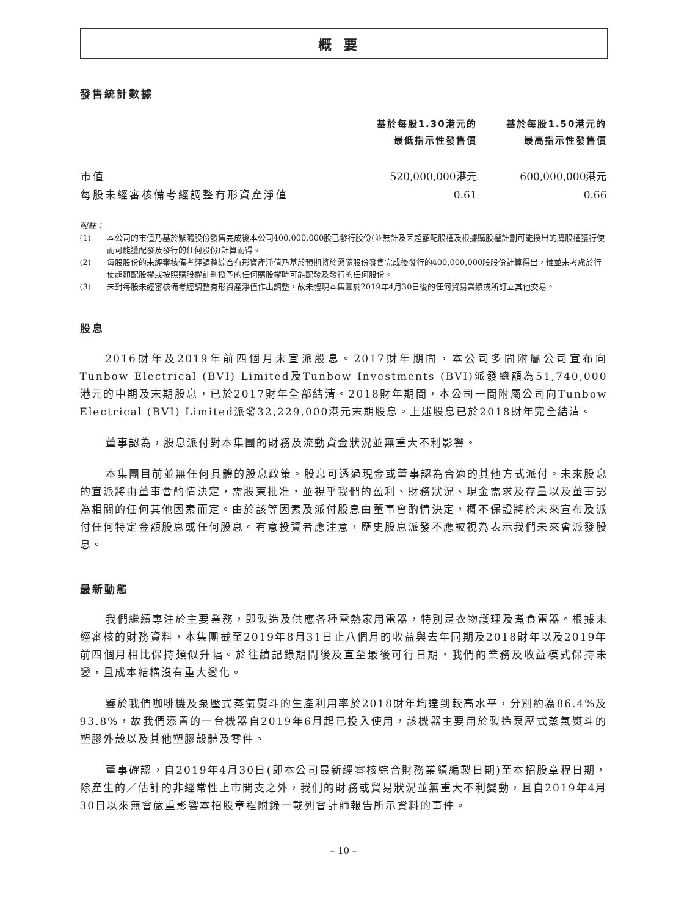概要
發售統計數據
| | 基於每股1.30港元的 最低指示性發售價 | 基於每股1.50港元的 最高指示性發售價 |
| --- | --- | --- |
| 市值 | 520,000,000港元 | 600,000,000港元 |
| 每股未經審核備考經調整有形資產淨值 | 0.61 | 0.66 |
附註：
(1) 本公司的市值乃基於緊隨股份發售完成後本公司400,000,000股已發行股份(並無計及因超額配股權及根據購股權計劃可能授出的購股權獲行使而可能獲配發及發行的任何股份)計算而得。
(2) 每股股份的未經審核備考經調整綜合有形資產淨值乃基於預期將於緊隨股份發售完成後發行的400,000,000股股份計算得出，惟並未考慮於行使超額配股權或按照購股權計劃授予的任何購股權時可能配發及發行的任何股份。
(3) 未對每股未經審核備考經調整有形資產淨值作出調整，故未體現本集團於2019年4月30日後的任何貿易業績或所訂立其他交易。
股息
2016財年及2019年前四個月未宣派股息。2017財年期間，本公司多間附屬公司宣布向Tunbow Electrical (BVI) Limited及Tunbow Investments (BVI)派發總額為51,740,000港元的中期及末期股息，已於2017財年全部結清。2018財年期間，本公司一間附屬公司向Tunbow Electrical (BVI) Limited派發32,229,000港元末期股息。上述股息已於2018財年完全結清。
董事認為，股息派付對本集團的財務及流動資金狀況並無重大不利影響。
本集團目前並無任何具體的股息政策。股息可透過現金或董事認為合適的其他方式派付。未來股息的宣派將由董事會酌情決定，需股東批准，並視乎我們的盈利、財務狀況、現金需求及存量以及董事認為相關的任何其他因素而定。由於該等因素及派付股息由董事會酌情決定，概不保證將於未來宣布及派付任何特定金額股息或任何股息。有意投資者應注意，歷史股息派發不應被視為表示我們未來會派發股息。
最新動態
我們繼續專注於主要業務，即製造及供應各種電熱家用電器，特別是衣物護理及煮食電器。根據未經審核的財務資料，本集團截至2019年8月31日止八個月的收益與去年同期及2018財年以及2019年前四個月相比保持類似升幅。於往績記錄期間後及直至最後可行日期，我們的業務及收益模式保持未變，且成本結構沒有重大變化。
鑒於我們咖啡機及泵壓式蒸氣熨斗的生產利用率於2018財年均達到較高水平，分別約為86.4%及93.8%，故我們添置的一台機器自2019年6月起已投入使用，該機器主要用於製造泵壓式蒸氣熨斗的塑膠外殼以及其他塑膠殼體及零件。
董事確認，自2019年4月30日(即本公司最新經審核綜合財務業績編製日期)至本招股章程日期，除產生的／估計的非經常性上市開支之外，我們的財務或貿易狀況並無重大不利變動，且自2019年4月30日以來無會嚴重影響本招股章程附錄一載列會計師報告所示資料的事件。
– 10 –